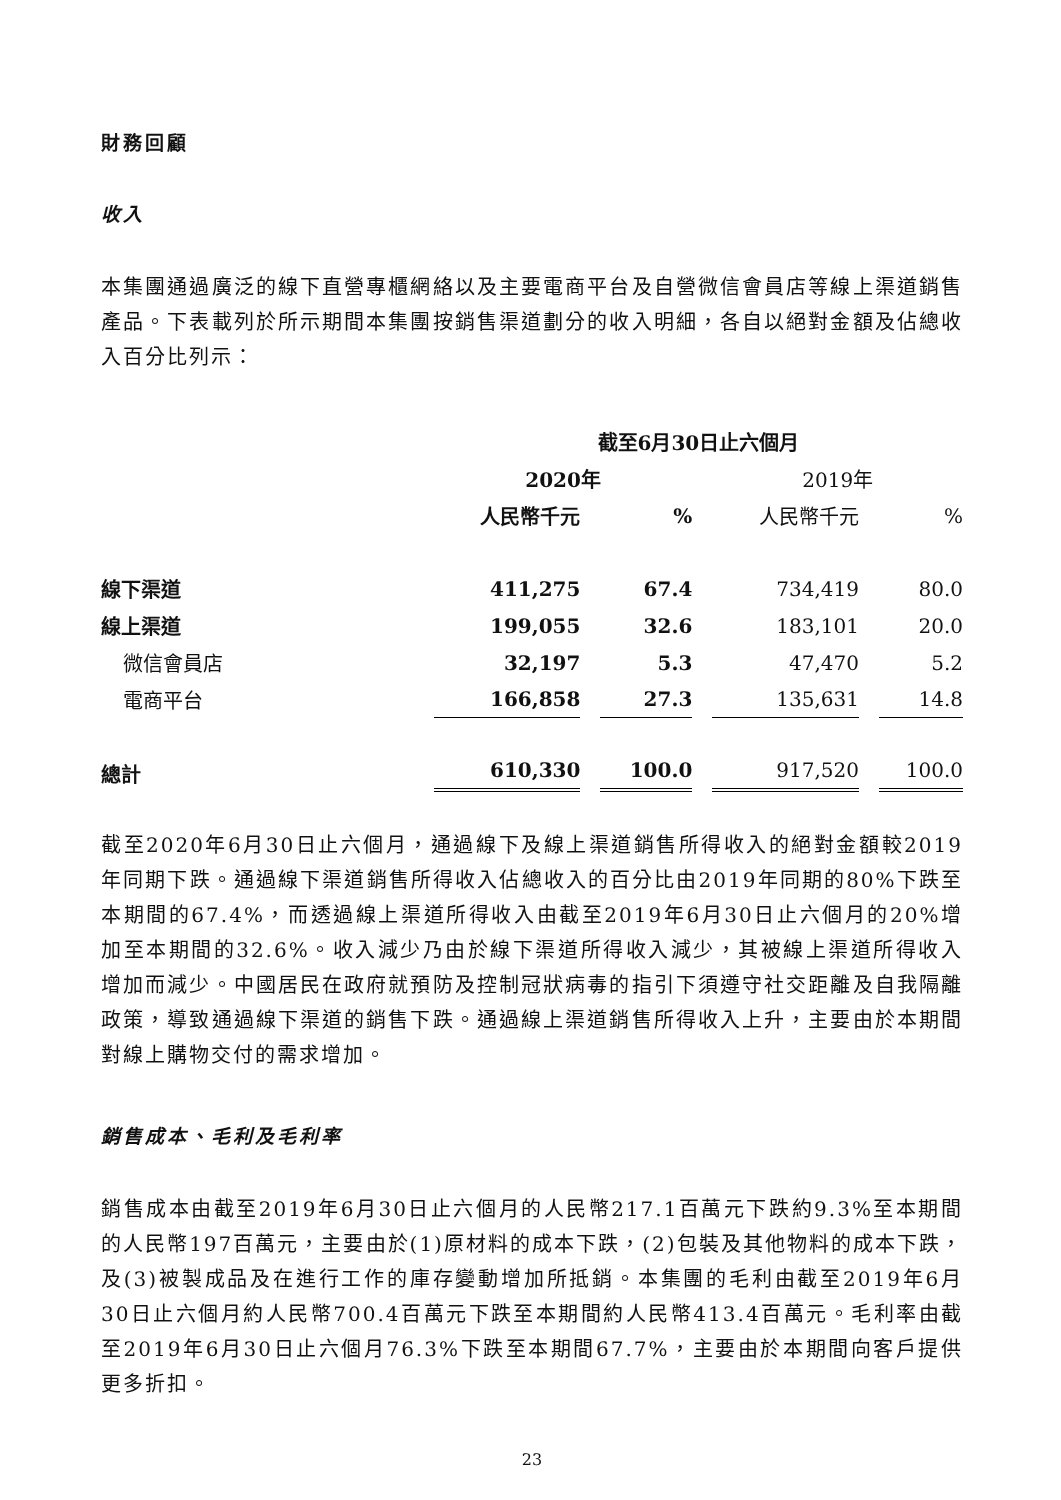財務回顧
收入
本集團通過廣泛的線下直營專櫃網絡以及主要電商平台及自營微信會員店等線上渠道銷售產品。下表載列於所示期間本集團按銷售渠道劃分的收入明細，各自以絕對金額及佔總收入百分比列示：
| | 截至6月30日止六個月 | | | |
| --- | --- | --- | --- | --- |
| | 2020年 | | 2019年 | |
| | 人民幣千元 | % | 人民幣千元 | % |
| 線下渠道 | 411,275 | 67.4 | 734,419 | 80.0 |
| 線上渠道 | 199,055 | 32.6 | 183,101 | 20.0 |
| 微信會員店 | 32,197 | 5.3 | 47,470 | 5.2 |
| 電商平台 | 166,858 | 27.3 | 135,631 | 14.8 |
| 總計 | 610,330 | 100.0 | 917,520 | 100.0 |
截至2020年6月30日止六個月，通過線下及線上渠道銷售所得收入的絕對金額較2019年同期下跌。通過線下渠道銷售所得收入佔總收入的百分比由2019年同期的80%下跌至本期間的67.4%，而透過線上渠道所得收入由截至2019年6月30日止六個月的20%增加至本期間的32.6%。收入減少乃由於線下渠道所得收入減少，其被線上渠道所得收入增加而減少。中國居民在政府就預防及控制冠狀病毒的指引下須遵守社交距離及自我隔離政策，導致通過線下渠道的銷售下跌。通過線上渠道銷售所得收入上升，主要由於本期間對線上購物交付的需求增加。
銷售成本、毛利及毛利率
銷售成本由截至2019年6月30日止六個月的人民幣217.1百萬元下跌約9.3%至本期間的人民幣197百萬元，主要由於(1)原材料的成本下跌，(2)包裝及其他物料的成本下跌，及(3)被製成品及在進行工作的庫存變動增加所抵銷。本集團的毛利由截至2019年6月30日止六個月約人民幣700.4百萬元下跌至本期間約人民幣413.4百萬元。毛利率由截至2019年6月30日止六個月76.3%下跌至本期間67.7%，主要由於本期間向客戶提供更多折扣。
23